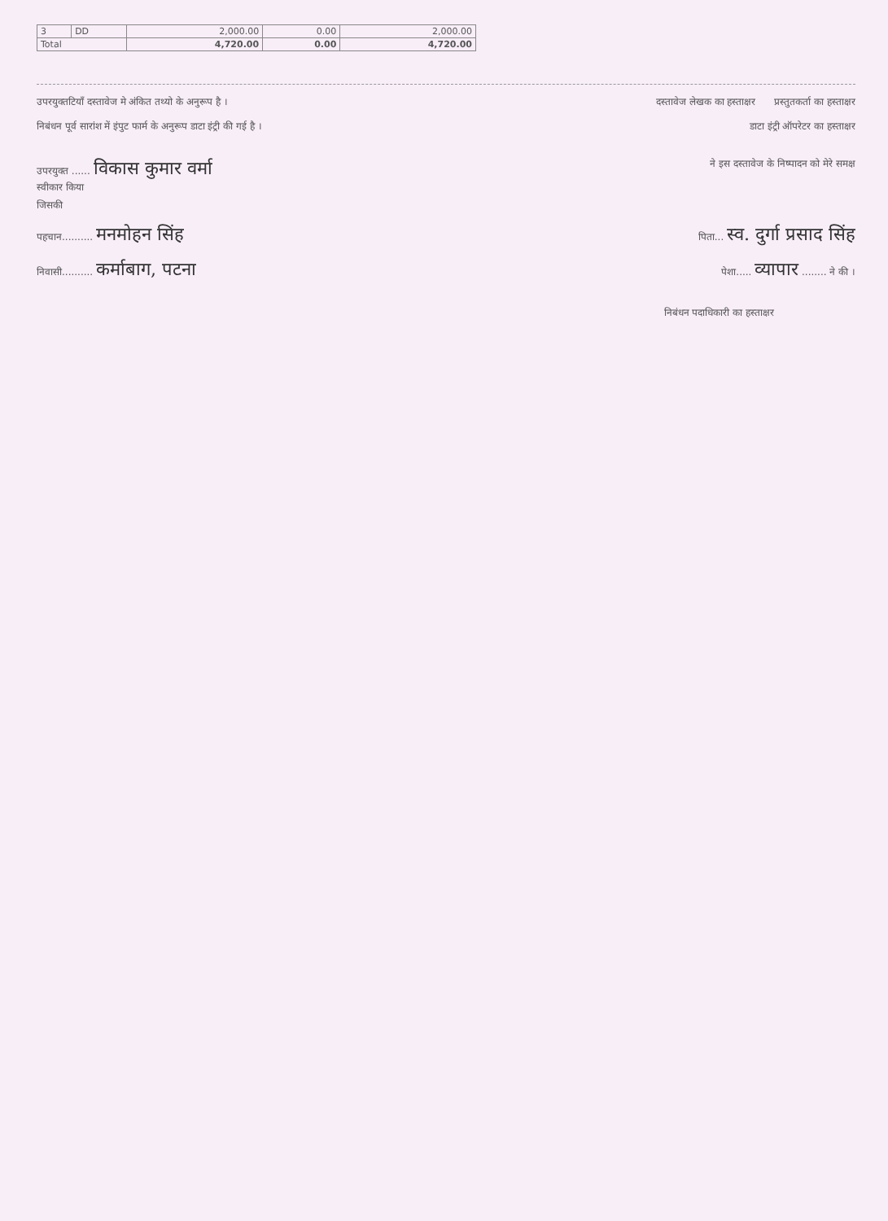| 3 | DD | 2,000.00 | 0.00 | 2,000.00 |
| Total | | 4,720.00 | 0.00 | 4,720.00 |
उपरयुक्तटियाँ दस्तावेज मे अंकित तथ्यो के अनुरूप है ।
दस्तावेज लेखक का हस्ताक्षर प्रस्तुतकर्ता का हस्ताक्षर
निबंधन पूर्व सारांश में इंपुट फार्म के अनुरूप डाटा इंट्री की गई है ।
डाटा इंट्री ऑपरेटर का हस्ताक्षर
उपरयुक्त ...... विकास कुमार वर्मा
स्वीकार किया
ने इस दस्तावेज के निष्पादन को मेरे समक्ष
जिसकी
पहचान.......... मनमोहन सिंह
पिता... स्व. दुर्गा प्रसाद सिंह
निवासी.......... कर्माबाग, पटना
पेशा..... व्यापार ........ ने की ।
निबंधन पदाधिकारी का हस्ताक्षर